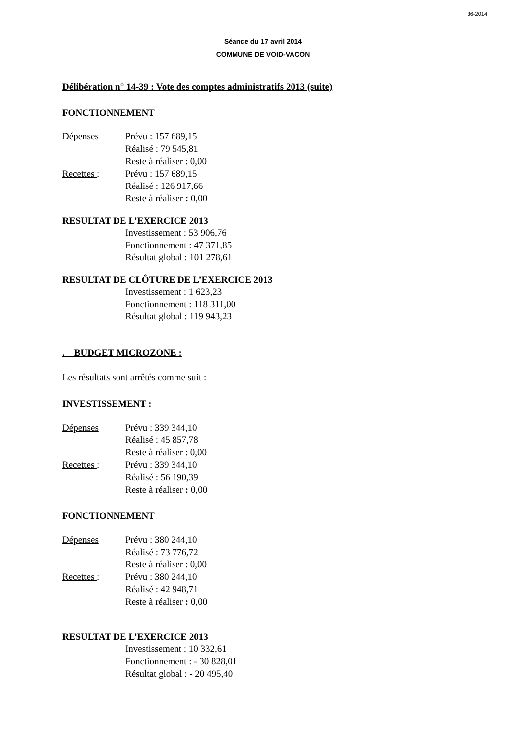36-2014
Séance du 17 avril 2014
COMMUNE DE VOID-VACON
Délibération n° 14-39 : Vote des comptes administratifs 2013 (suite)
FONCTIONNEMENT
Dépenses Prévu : 157 689,15
Réalisé : 79 545,81
Reste à réaliser : 0,00
Recettes : Prévu : 157 689,15
Réalisé : 126 917,66
Reste à réaliser : 0,00
RESULTAT DE L’EXERCICE 2013
Investissement : 53 906,76
Fonctionnement : 47 371,85
Résultat global : 101 278,61
RESULTAT DE CLÔTURE DE L’EXERCICE 2013
Investissement : 1 623,23
Fonctionnement : 118 311,00
Résultat global : 119 943,23
. BUDGET MICROZONE :
Les résultats sont arrêtés comme suit :
INVESTISSEMENT :
Dépenses Prévu : 339 344,10
Réalisé : 45 857,78
Reste à réaliser : 0,00
Recettes : Prévu : 339 344,10
Réalisé : 56 190,39
Reste à réaliser : 0,00
FONCTIONNEMENT
Dépenses Prévu : 380 244,10
Réalisé : 73 776,72
Reste à réaliser : 0,00
Recettes : Prévu : 380 244,10
Réalisé : 42 948,71
Reste à réaliser : 0,00
RESULTAT DE L’EXERCICE 2013
Investissement : 10 332,61
Fonctionnement : - 30 828,01
Résultat global : - 20 495,40